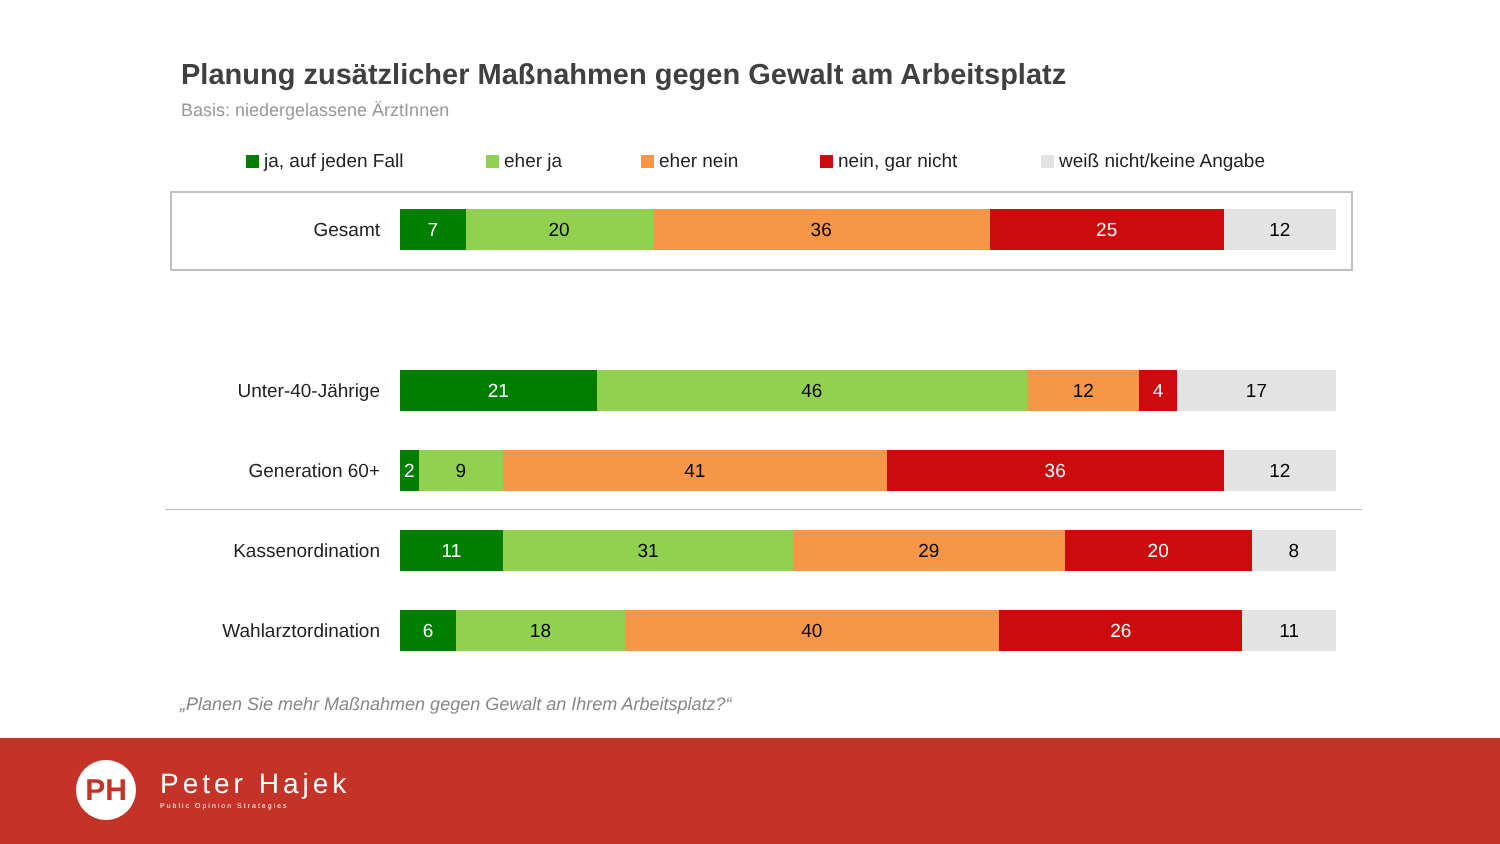Planung zusätzlicher Maßnahmen gegen Gewalt am Arbeitsplatz
Basis: niedergelassene ÄrztInnen
ja, auf jeden Fall eher ja eher nein nein, gar nicht weiß nicht/keine Angabe
Gesamt
7 20 36 25 12
Unter-40-Jährige
21 46 12 4 17
Generation 60+
2 9 41 36 12
Kassenordination
11 31 29 20 8
Wahlarztordination
6 18 40 26 11
„Planen Sie mehr Maßnahmen gegen Gewalt an Ihrem Arbeitsplatz?“
PH
Peter Hajek
Public Opinion Strategies